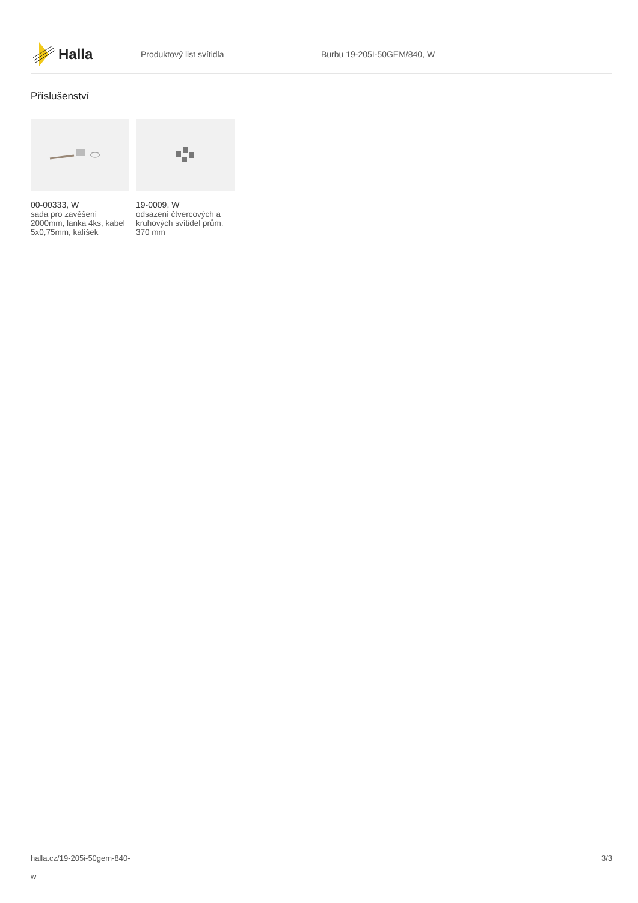Halla
Produktový list svítidla Burbu 19-205I-50GEM/840, W
Příslušenství
00-00333, W
sada pro zavěšení 2000mm, lanka 4ks, kabel 5x0,75mm, kalíšek
19-0009, W
odsazení čtvercových a kruhových svítidel prům. 370 mm
halla.cz/19-205i-50gem-840-
w
3/3